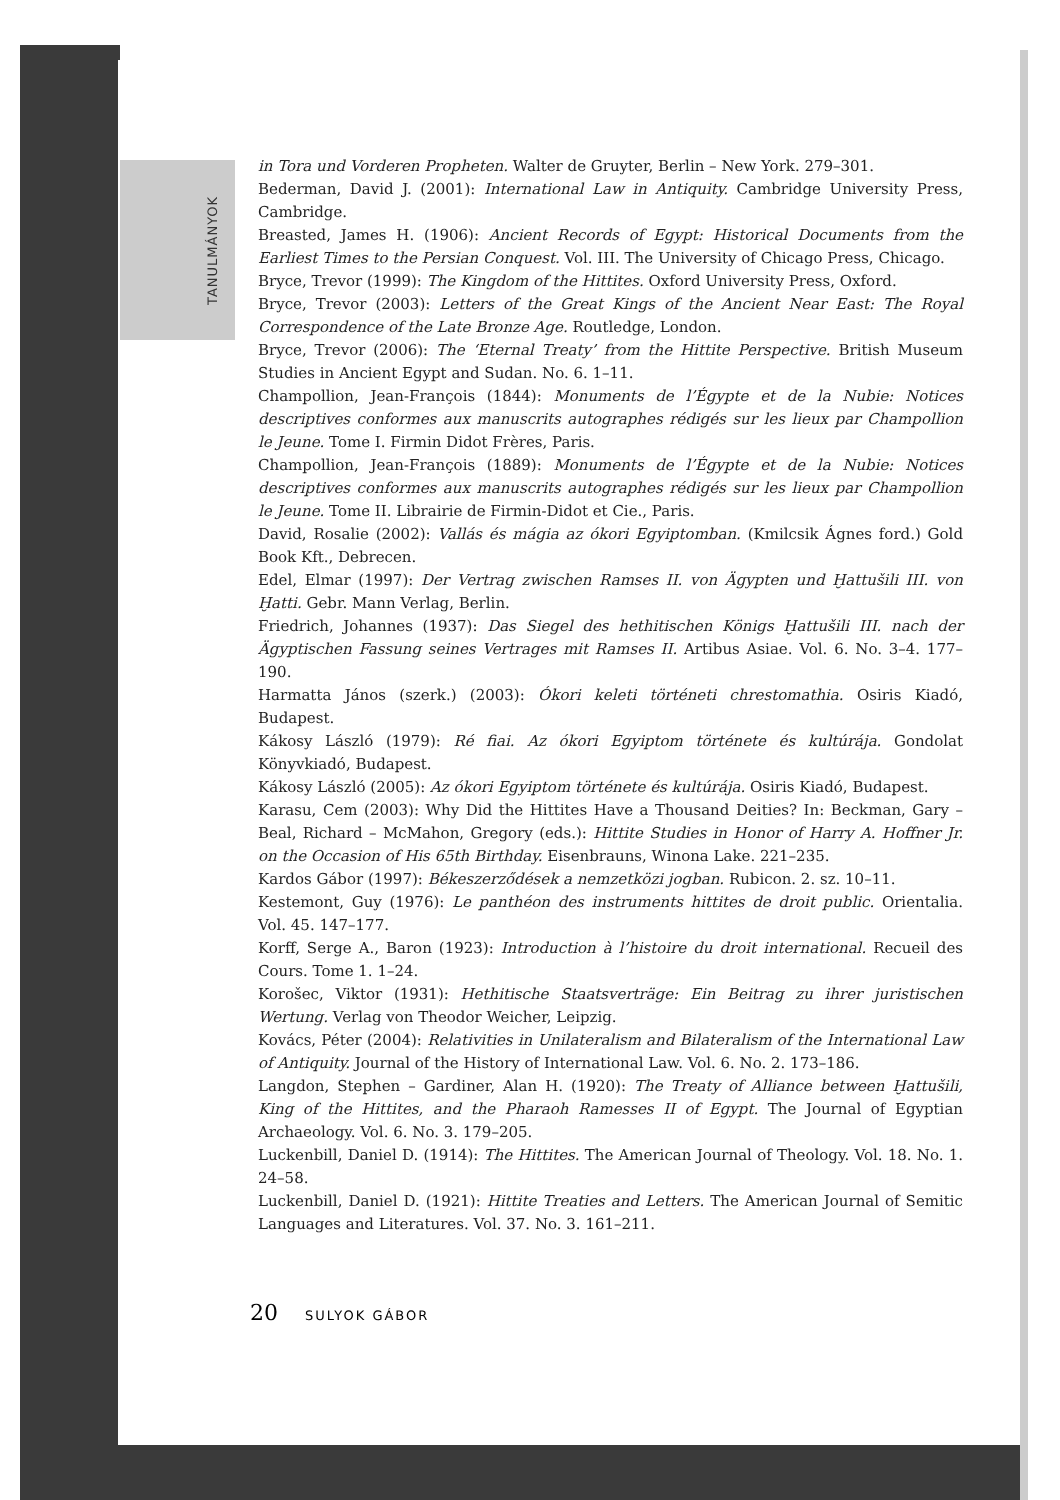TANULMÁNYOK
in Tora und Vorderen Propheten. Walter de Gruyter, Berlin – New York. 279–301.
Bederman, David J. (2001): International Law in Antiquity. Cambridge University Press, Cambridge.
Breasted, James H. (1906): Ancient Records of Egypt: Historical Documents from the Earliest Times to the Persian Conquest. Vol. III. The University of Chicago Press, Chicago.
Bryce, Trevor (1999): The Kingdom of the Hittites. Oxford University Press, Oxford.
Bryce, Trevor (2003): Letters of the Great Kings of the Ancient Near East: The Royal Correspondence of the Late Bronze Age. Routledge, London.
Bryce, Trevor (2006): The ‘Eternal Treaty’ from the Hittite Perspective. British Museum Studies in Ancient Egypt and Sudan. No. 6. 1–11.
Champollion, Jean-François (1844): Monuments de l’Égypte et de la Nubie: Notices descriptives conformes aux manuscrits autographes rédigés sur les lieux par Champollion le Jeune. Tome I. Firmin Didot Frères, Paris.
Champollion, Jean-François (1889): Monuments de l’Égypte et de la Nubie: Notices descriptives conformes aux manuscrits autographes rédigés sur les lieux par Champollion le Jeune. Tome II. Librairie de Firmin-Didot et Cie., Paris.
David, Rosalie (2002): Vallás és mágia az ókori Egyiptomban. (Kmilcsik Ágnes ford.) Gold Book Kft., Debrecen.
Edel, Elmar (1997): Der Vertrag zwischen Ramses II. von Ägypten und Ḫattušili III. von Ḫatti. Gebr. Mann Verlag, Berlin.
Friedrich, Johannes (1937): Das Siegel des hethitischen Königs Ḫattušili III. nach der Ägyptischen Fassung seines Vertrages mit Ramses II. Artibus Asiae. Vol. 6. No. 3–4. 177–190.
Harmatta János (szerk.) (2003): Ókori keleti történeti chrestomathia. Osiris Kiadó, Budapest.
Kákosy László (1979): Ré fiai. Az ókori Egyiptom története és kultúrája. Gondolat Könyvkiadó, Budapest.
Kákosy László (2005): Az ókori Egyiptom története és kultúrája. Osiris Kiadó, Budapest.
Karasu, Cem (2003): Why Did the Hittites Have a Thousand Deities? In: Beckman, Gary – Beal, Richard – McMahon, Gregory (eds.): Hittite Studies in Honor of Harry A. Hoffner Jr. on the Occasion of His 65th Birthday. Eisenbrauns, Winona Lake. 221–235.
Kardos Gábor (1997): Békeszerződések a nemzetközi jogban. Rubicon. 2. sz. 10–11.
Kestemont, Guy (1976): Le panthéon des instruments hittites de droit public. Orientalia. Vol. 45. 147–177.
Korff, Serge A., Baron (1923): Introduction à l’histoire du droit international. Recueil des Cours. Tome 1. 1–24.
Korošec, Viktor (1931): Hethitische Staatsverträge: Ein Beitrag zu ihrer juristischen Wertung. Verlag von Theodor Weicher, Leipzig.
Kovács, Péter (2004): Relativities in Unilateralism and Bilateralism of the International Law of Antiquity. Journal of the History of International Law. Vol. 6. No. 2. 173–186.
Langdon, Stephen – Gardiner, Alan H. (1920): The Treaty of Alliance between Ḫattušili, King of the Hittites, and the Pharaoh Ramesses II of Egypt. The Journal of Egyptian Archaeology. Vol. 6. No. 3. 179–205.
Luckenbill, Daniel D. (1914): The Hittites. The American Journal of Theology. Vol. 18. No. 1. 24–58.
Luckenbill, Daniel D. (1921): Hittite Treaties and Letters. The American Journal of Semitic Languages and Literatures. Vol. 37. No. 3. 161–211.
20 SULYOK GÁBOR